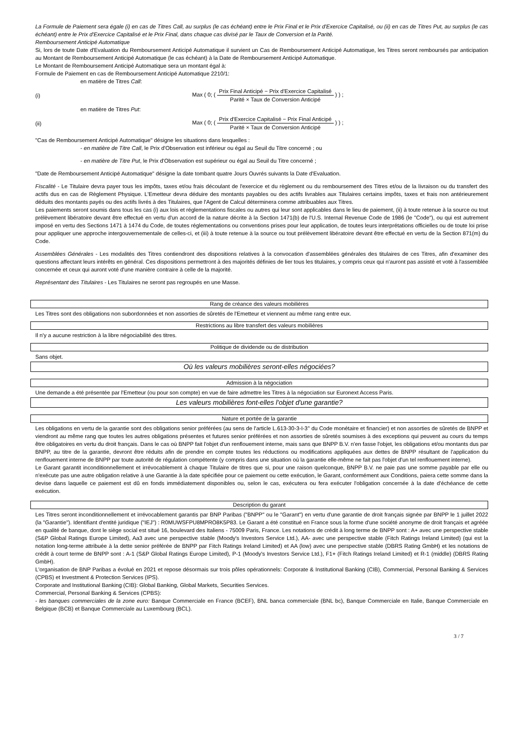La Formule de Paiement sera égale (i) en cas de Titres Call, au surplus (le cas échéant) entre le Prix Final et le Prix d'Exercice Capitalisé, ou (ii) en cas de Titres Put, au surplus (le cas échéant) entre le Prix d'Exercice Capitalisé et le Prix Final, dans chaque cas divisé par le Taux de Conversion et la Parité.
Remboursement Anticipé Automatique
Si, lors de toute Date d'Evaluation du Remboursement Anticipé Automatique il survient un Cas de Remboursement Anticipé Automatique, les Titres seront remboursés par anticipation au Montant de Remboursement Anticipé Automatique (le cas échéant) à la Date de Remboursement Anticipé Automatique.
Le Montant de Remboursement Anticipé Automatique sera un montant égal à:
Formule de Paiement en cas de Remboursement Anticipé Automatique 2210/1:
en matière de Titres Call:
(i)
Max ( 0; ( Prix Final Anticipé − Prix d'Exercice Capitalisé Parité × Taux de Conversion Anticipé ) ) ;
en matière de Titres Put:
(ii)
Max ( 0; ( Prix d'Exercice Capitalisé − Prix Final Anticipé Parité × Taux de Conversion Anticipé ) ) ;
"Cas de Remboursement Anticipé Automatique" désigne les situations dans lesquelles :
- en matière de Titre Call, le Prix d'Observation est inférieur ou égal au Seuil du Titre concerné ; ou
- en matière de Titre Put, le Prix d'Observation est supérieur ou égal au Seuil du Titre concerné ;
"Date de Remboursement Anticipé Automatique" désigne la date tombant quatre Jours Ouvrés suivants la Date d'Evaluation.
Fiscalité - Le Titulaire devra payer tous les impôts, taxes et/ou frais découlant de l'exercice et du règlement ou du remboursement des Titres et/ou de la livraison ou du transfert des actifs dus en cas de Règlement Physique. L'Emetteur devra déduire des montants payables ou des actifs livrables aux Titulaires certains impôts, taxes et frais non antérieurement déduits des montants payés ou des actifs livrés à des Titulaires, que l'Agent de Calcul déterminera comme attribuables aux Titres.
Les paiements seront soumis dans tous les cas (i) aux lois et réglementations fiscales ou autres qui leur sont applicables dans le lieu de paiement, (ii) à toute retenue à la source ou tout prélèvement libératoire devant être effectué en vertu d'un accord de la nature décrite à la Section 1471(b) de l'U.S. Internal Revenue Code de 1986 (le "Code"), ou qui est autrement imposé en vertu des Sections 1471 à 1474 du Code, de toutes réglementations ou conventions prises pour leur application, de toutes leurs interprétations officielles ou de toute loi prise pour appliquer une approche intergouvernementale de celles-ci, et (iii) à toute retenue à la source ou tout prélèvement libératoire devant être effectué en vertu de la Section 871(m) du Code.
Assemblées Générales - Les modalités des Titres contiendront des dispositions relatives à la convocation d'assemblées générales des titulaires de ces Titres, afin d'examiner des questions affectant leurs intérêts en général. Ces dispositions permettront à des majorités définies de lier tous les titulaires, y compris ceux qui n'auront pas assisté et voté à l'assemblée concernée et ceux qui auront voté d'une manière contraire à celle de la majorité.
Représentant des Titulaires - Les Titulaires ne seront pas regroupés en une Masse.
Rang de créance des valeurs mobilières
Les Titres sont des obligations non subordonnées et non assorties de sûretés de l'Emetteur et viennent au même rang entre eux.
Restrictions au libre transfert des valeurs mobilières
Il n'y a aucune restriction à la libre négociabilité des titres.
Politique de dividende ou de distribution
Sans objet.
Où les valeurs mobilières seront-elles négociées?
Admission à la négociation
Une demande a été présentée par l'Emetteur (ou pour son compte) en vue de faire admettre les Titres à la négociation sur Euronext Access Paris.
Les valeurs mobilières font-elles l'objet d'une garantie?
Nature et portée de la garantie
Les obligations en vertu de la garantie sont des obligations senior préférées (au sens de l'article L.613-30-3-I-3° du Code monétaire et financier) et non assorties de sûretés de BNPP et viendront au même rang que toutes les autres obligations présentes et futures senior préférées et non assorties de sûretés soumises à des exceptions qui peuvent au cours du temps être obligatoires en vertu du droit français. Dans le cas où BNPP fait l'objet d'un renflouement interne, mais sans que BNPP B.V. n'en fasse l'objet, les obligations et/ou montants dus par BNPP, au titre de la garantie, devront être réduits afin de prendre en compte toutes les réductions ou modifications appliquées aux dettes de BNPP résultant de l'application du renflouement interne de BNPP par toute autorité de régulation compétente (y compris dans une situation où la garantie elle-même ne fait pas l'objet d'un tel renflouement interne).
Le Garant garantit inconditionnellement et irrévocablement à chaque Titulaire de titres que si, pour une raison quelconque, BNPP B.V. ne paie pas une somme payable par elle ou n'exécute pas une autre obligation relative à une Garantie à la date spécifiée pour ce paiement ou cette exécution, le Garant, conformément aux Conditions, paiera cette somme dans la devise dans laquelle ce paiement est dû en fonds immédiatement disponibles ou, selon le cas, exécutera ou fera exécuter l'obligation concernée à la date d'échéance de cette exécution.
Description du garant
Les Titres seront inconditionnellement et irrévocablement garantis par BNP Paribas ("BNPP" ou le "Garant") en vertu d'une garantie de droit français signée par BNPP le 1 juillet 2022 (la "Garantie"). Identifiant d'entité juridique ("IEJ") : R0MUWSFPU8MPRO8K5P83. Le Garant a été constitué en France sous la forme d'une société anonyme de droit français et agréée en qualité de banque, dont le siège social est situé 16, boulevard des Italiens - 75009 Paris, France. Les notations de crédit à long terme de BNPP sont : A+ avec une perspective stable (S&P Global Ratings Europe Limited), Aa3 avec une perspective stable (Moody's Investors Service Ltd.), AA- avec une perspective stable (Fitch Ratings Ireland Limited) (qui est la notation long-terme attribuée à la dette senior préférée de BNPP par Fitch Ratings Ireland Limited) et AA (low) avec une perspective stable (DBRS Rating GmbH) et les notations de crédit à court terme de BNPP sont : A-1 (S&P Global Ratings Europe Limited), P-1 (Moody's Investors Service Ltd.), F1+ (Fitch Ratings Ireland Limited) et R-1 (middle) (DBRS Rating GmbH).
L'organisation de BNP Paribas a évolué en 2021 et repose désormais sur trois pôles opérationnels: Corporate & Institutional Banking (CIB), Commercial, Personal Banking & Services (CPBS) et Investment & Protection Services (IPS).
Corporate and Institutional Banking (CIB): Global Banking, Global Markets, Securities Services.
Commercial, Personal Banking & Services (CPBS):
- les banques commerciales de la zone euro: Banque Commerciale en France (BCEF), BNL banca commerciale (BNL bc), Banque Commerciale en Italie, Banque Commerciale en Belgique (BCB) et Banque Commerciale au Luxembourg (BCL).
3 / 7